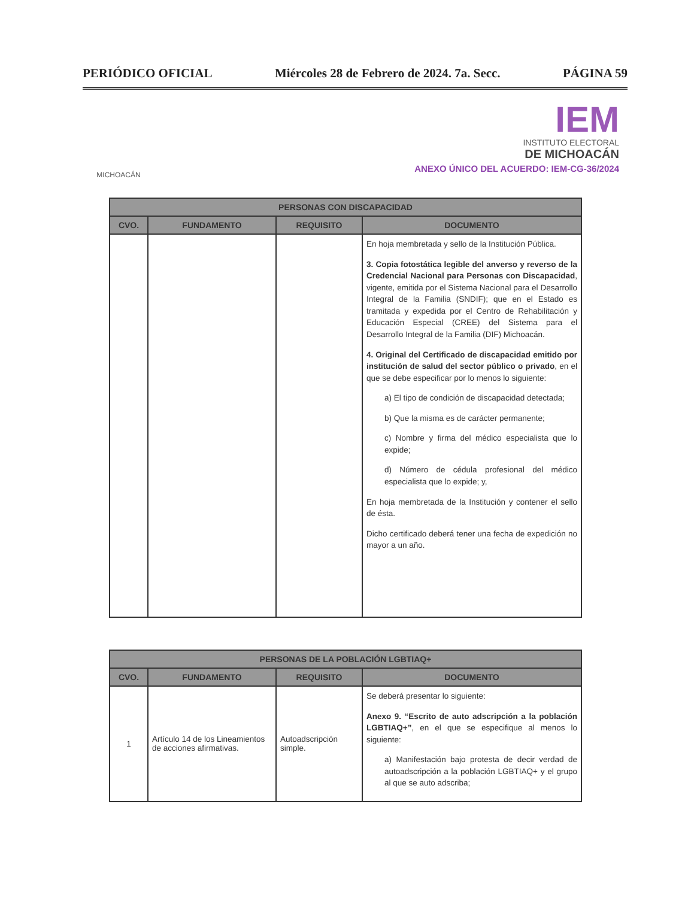PERIÓDICO OFICIAL Miércoles 28 de Febrero de 2024. 7a. Secc. PÁGINA 59
MICHOACÁN
IEM
INSTITUTO ELECTORAL
DE MICHOACÁN
ANEXO ÚNICO DEL ACUERDO: IEM-CG-36/2024
| PERSONAS CON DISCAPACIDAD | | | |
| --- | --- | --- | --- |
| CVO. | FUNDAMENTO | REQUISITO | DOCUMENTO |
| | | | En hoja membretada y sello de la Institución Pública. 3. Copia fotostática legible del anverso y reverso de la Credencial Nacional para Personas con Discapacidad , vigente, emitida por el Sistema Nacional para el Desarrollo Integral de la Familia (SNDIF); que en el Estado es tramitada y expedida por el Centro de Rehabilitación y Educación Especial (CREE) del Sistema para el Desarrollo Integral de la Familia (DIF) Michoacán. 4. Original del Certificado de discapacidad emitido por institución de salud del sector público o privado , en el que se debe especificar por lo menos lo siguiente: a) El tipo de condición de discapacidad detectada; b) Que la misma es de carácter permanente; c) Nombre y firma del médico especialista que lo expide; d) Número de cédula profesional del médico especialista que lo expide; y, En hoja membretada de la Institución y contener el sello de ésta. Dicho certificado deberá tener una fecha de expedición no mayor a un año. |
| PERSONAS DE LA POBLACIÓN LGBTIAQ+ | | | |
| --- | --- | --- | --- |
| CVO. | FUNDAMENTO | REQUISITO | DOCUMENTO |
| 1 | Artículo 14 de los Lineamientos de acciones afirmativas. | Autoadscripción simple. | Se deberá presentar lo siguiente: Anexo 9. “Escrito de auto adscripción a la población LGBTIAQ+” , en el que se especifique al menos lo siguiente: a) Manifestación bajo protesta de decir verdad de autoadscripción a la población LGBTIAQ+ y el grupo al que se auto adscriba; |